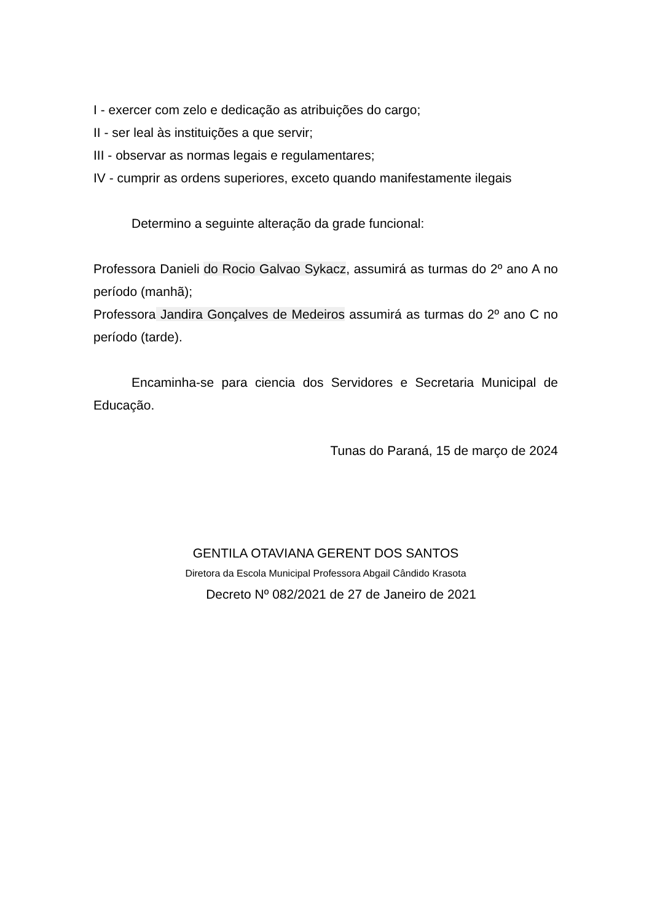I - exercer com zelo e dedicação as atribuições do cargo;
II - ser leal às instituições a que servir;
III - observar as normas legais e regulamentares;
IV - cumprir as ordens superiores, exceto quando manifestamente ilegais
Determino a seguinte alteração da grade funcional:
Professora Danieli do Rocio Galvao Sykacz, assumirá as turmas do 2º ano A no período (manhã);
Professora Jandira Gonçalves de Medeiros assumirá as turmas do 2º ano C no período (tarde).
Encaminha-se para ciencia dos Servidores e Secretaria Municipal de Educação.
Tunas do Paraná, 15 de março de 2024
GENTILA OTAVIANA GERENT DOS SANTOS
Diretora da Escola Municipal Professora Abgail Cândido Krasota
Decreto Nº 082/2021 de 27 de Janeiro de 2021